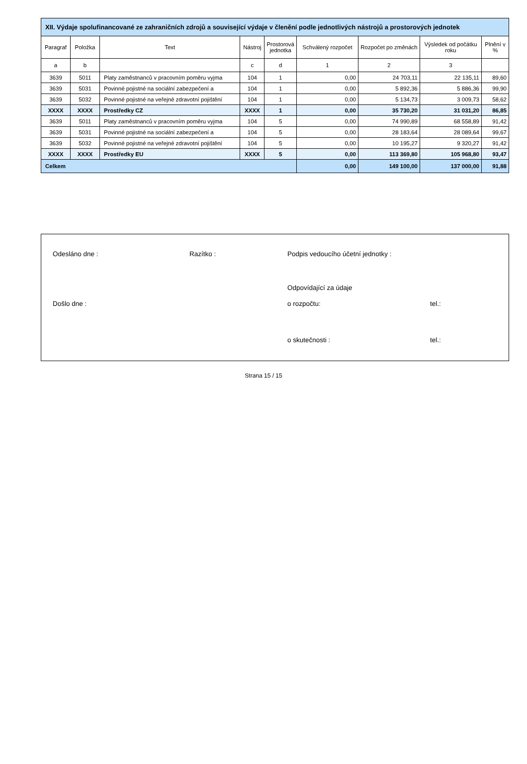| XII. Výdaje spolufinancované ze zahraničních zdrojů a související výdaje v členění podle jednotlivých nástrojů a prostorových jednotek | | | | | | | | |
| Paragraf | Položka | Text | Nástroj | Prostorová jednotka | Schválený rozpočet | Rozpočet po změnách | Výsledek od počátku roku | Plnění v % |
| a | b | | c | d | 1 | 2 | 3 | |
| 3639 | 5011 | Platy zaměstnanců v pracovním poměru vyjma | 104 | 1 | 0,00 | 24 703,11 | 22 135,11 | 89,60 |
| 3639 | 5031 | Povinné pojistné na sociální zabezpečení a | 104 | 1 | 0,00 | 5 892,36 | 5 886,36 | 99,90 |
| 3639 | 5032 | Povinné pojistné na veřejné zdravotní pojištění | 104 | 1 | 0,00 | 5 134,73 | 3 009,73 | 58,62 |
| XXXX | XXXX | Prostředky CZ | XXXX | 1 | 0,00 | 35 730,20 | 31 031,20 | 86,85 |
| 3639 | 5011 | Platy zaměstnanců v pracovním poměru vyjma | 104 | 5 | 0,00 | 74 990,89 | 68 558,89 | 91,42 |
| 3639 | 5031 | Povinné pojistné na sociální zabezpečení a | 104 | 5 | 0,00 | 28 183,64 | 28 089,64 | 99,67 |
| 3639 | 5032 | Povinné pojistné na veřejné zdravotní pojištění | 104 | 5 | 0,00 | 10 195,27 | 9 320,27 | 91,42 |
| XXXX | XXXX | Prostředky EU | XXXX | 5 | 0,00 | 113 369,80 | 105 968,80 | 93,47 |
| Celkem | | | | | 0,00 | 149 100,00 | 137 000,00 | 91,88 |
Odesláno dne :
Razítko :
Podpis vedoucího účetní jednotky :
Odpovídající za údaje
Došlo dne :
o rozpočtu:
tel.:
o skutečnosti :
tel.:
Strana 15 / 15